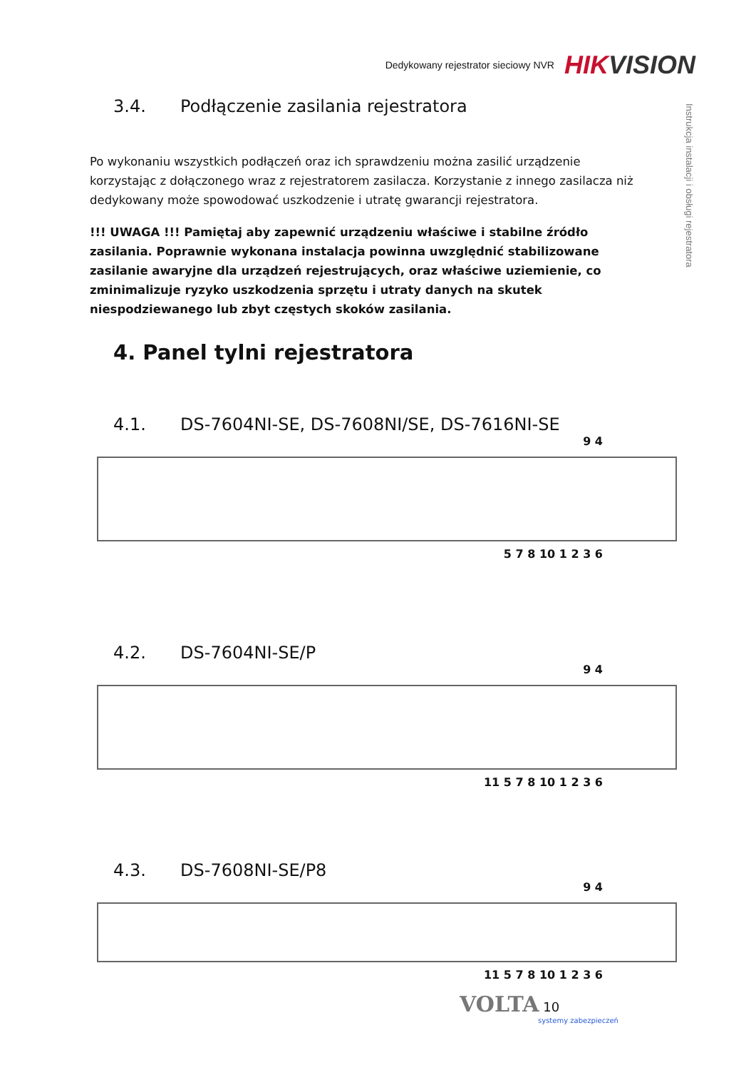Dedykowany rejestrator sieciowy NVR HIKVISION
Instrukcja instalacji i obsługi rejestratora
3.4. Podłączenie zasilania rejestratora
Po wykonaniu wszystkich podłączeń oraz ich sprawdzeniu można zasilić urządzenie korzystając z dołączonego wraz z rejestratorem zasilacza. Korzystanie z innego zasilacza niż dedykowany może spowodować uszkodzenie i utratę gwarancji rejestratora.
!!! UWAGA !!! Pamiętaj aby zapewnić urządzeniu właściwe i stabilne źródło zasilania. Poprawnie wykonana instalacja powinna uwzględnić stabilizowane zasilanie awaryjne dla urządzeń rejestrujących, oraz właściwe uziemienie, co zminimalizuje ryzyko uszkodzenia sprzętu i utraty danych na skutek niespodziewanego lub zbyt częstych skoków zasilania.
4. Panel tylni rejestratora
4.1. DS-7604NI-SE, DS-7608NI/SE, DS-7616NI-SE
9 4
5 7 8 10 1 2 3 6
4.2. DS-7604NI-SE/P
9 4
11 5 7 8 10 1 2 3 6
4.3. DS-7608NI-SE/P8
9 4
11 5 7 8 10 1 2 3 6
VOLTA 10
systemy zabezpieczeń